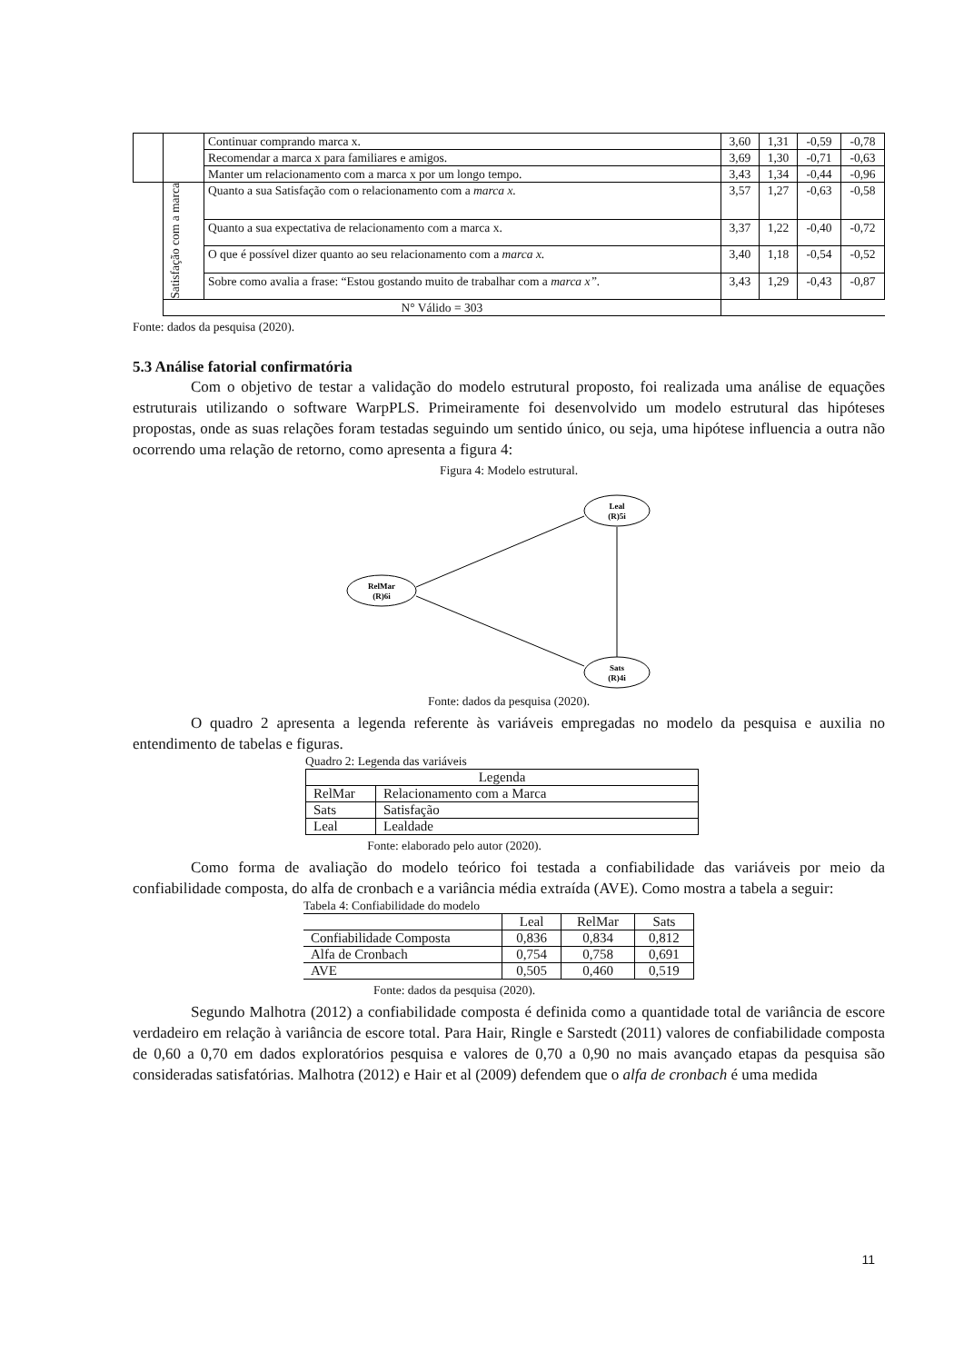| | | Continuar comprando marca x. | 3,60 | 1,31 | -0,59 | -0,78 |
| | | Recomendar a marca x para familiares e amigos. | 3,69 | 1,30 | -0,71 | -0,63 |
| | | Manter um relacionamento com a marca x por um longo tempo. | 3,43 | 1,34 | -0,44 | -0,96 |
| | Satisfação com a marca | Quanto a sua Satisfação com o relacionamento com a marca x. | 3,57 | 1,27 | -0,63 | -0,58 |
| | | Quanto a sua expectativa de relacionamento com a marca x. | 3,37 | 1,22 | -0,40 | -0,72 |
| | | O que é possível dizer quanto ao seu relacionamento com a marca x. | 3,40 | 1,18 | -0,54 | -0,52 |
| | | Sobre como avalia a frase: “Estou gostando muito de trabalhar com a marca x”. | 3,43 | 1,29 | -0,43 | -0,87 |
| | N° Válido = 303 | | | | | |
Fonte: dados da pesquisa (2020).
5.3 Análise fatorial confirmatória
Com o objetivo de testar a validação do modelo estrutural proposto, foi realizada uma análise de equações estruturais utilizando o software WarpPLS. Primeiramente foi desenvolvido um modelo estrutural das hipóteses propostas, onde as suas relações foram testadas seguindo um sentido único, ou seja, uma hipótese influencia a outra não ocorrendo uma relação de retorno, como apresenta a figura 4:
Figura 4: Modelo estrutural.
RelMar
(R)6i
Leal
(R)5i
Sats
(R)4i
Fonte: dados da pesquisa (2020).
O quadro 2 apresenta a legenda referente às variáveis empregadas no modelo da pesquisa e auxilia no entendimento de tabelas e figuras.
Quadro 2: Legenda das variáveis
| Legenda | |
| --- | --- |
| RelMar | Relacionamento com a Marca |
| Sats | Satisfação |
| Leal | Lealdade |
Fonte: elaborado pelo autor (2020).
Como forma de avaliação do modelo teórico foi testada a confiabilidade das variáveis por meio da confiabilidade composta, do alfa de cronbach e a variância média extraída (AVE). Como mostra a tabela a seguir:
Tabela 4: Confiabilidade do modelo
| | Leal | RelMar | Sats |
| --- | --- | --- | --- |
| Confiabilidade Composta | 0,836 | 0,834 | 0,812 |
| Alfa de Cronbach | 0,754 | 0,758 | 0,691 |
| AVE | 0,505 | 0,460 | 0,519 |
Fonte: dados da pesquisa (2020).
Segundo Malhotra (2012) a confiabilidade composta é definida como a quantidade total de variância de escore verdadeiro em relação à variância de escore total. Para Hair, Ringle e Sarstedt (2011) valores de confiabilidade composta de 0,60 a 0,70 em dados exploratórios pesquisa e valores de 0,70 a 0,90 no mais avançado etapas da pesquisa são consideradas satisfatórias. Malhotra (2012) e Hair et al (2009) defendem que o alfa de cronbach é uma medida
11